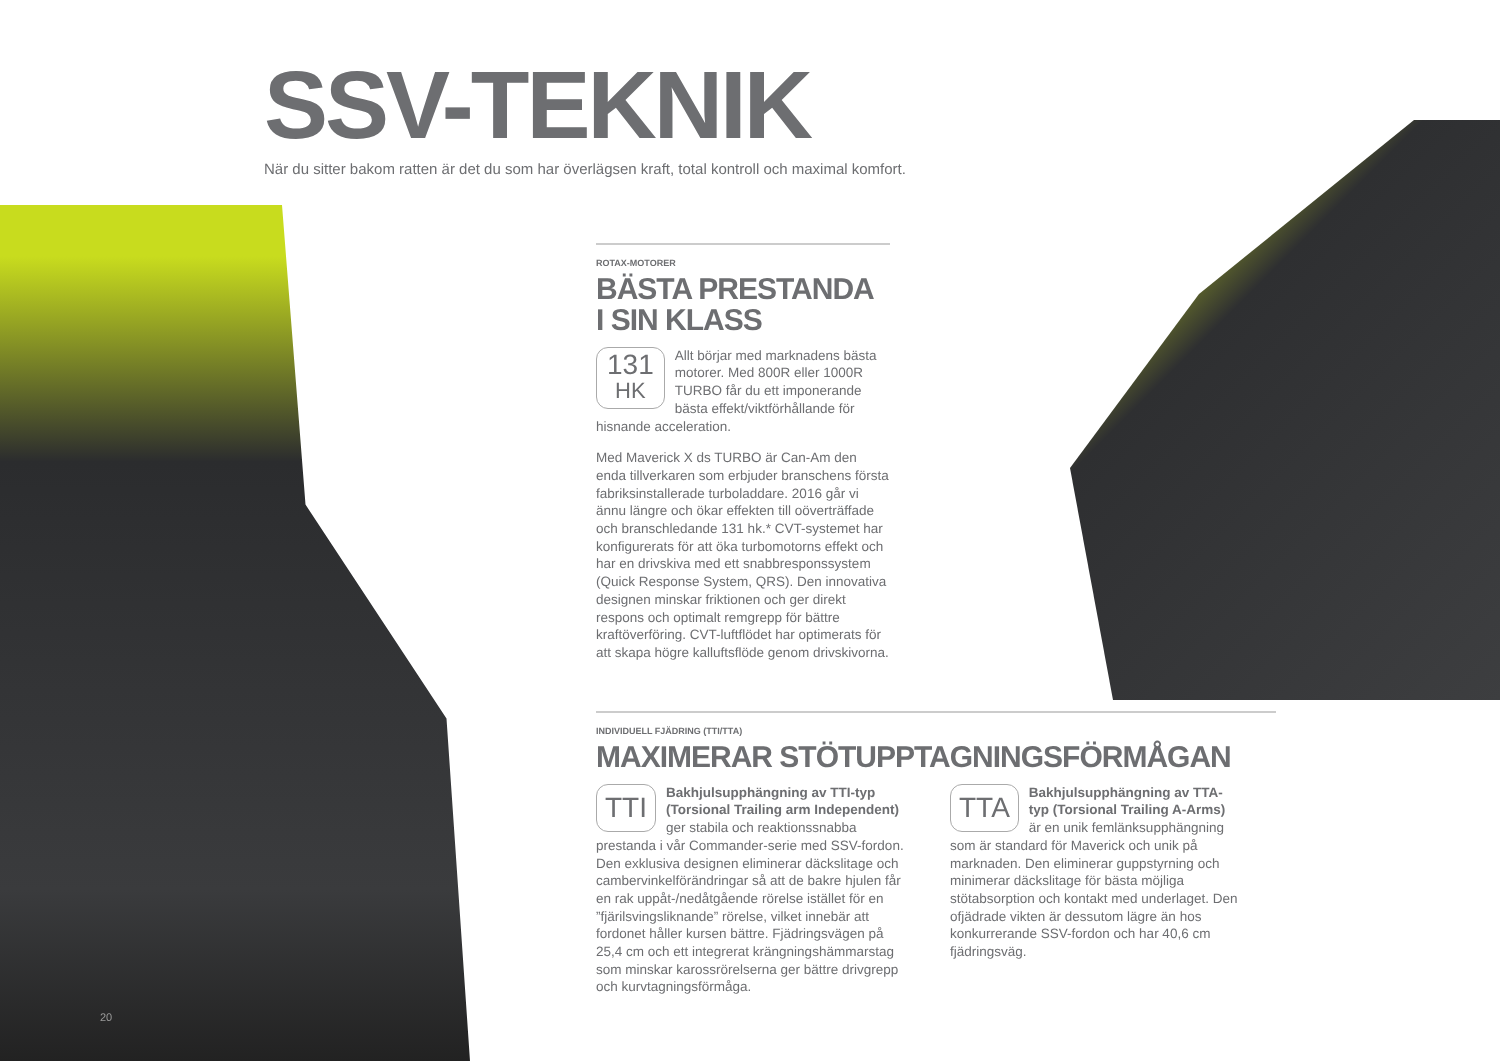SSV-TEKNIK
När du sitter bakom ratten är det du som har överlägsen kraft, total kontroll och maximal komfort.
ROTAX-MOTORER
BÄSTA PRESTANDA
I SIN KLASS
131
HK Allt börjar med marknadens bästa motorer. Med 800R eller 1000R TURBO får du ett imponerande bästa effekt/viktförhållande för hisnande acceleration.
Med Maverick X ds TURBO är Can-Am den enda tillverkaren som erbjuder branschens första fabriksinstallerade turboladdare. 2016 går vi ännu längre och ökar effekten till oöverträffade och branschledande 131 hk.* CVT-systemet har konfigurerats för att öka turbomotorns effekt och har en drivskiva med ett snabbresponssystem (Quick Response System, QRS). Den innovativa designen minskar friktionen och ger direkt respons och optimalt remgrepp för bättre kraftöverföring. CVT-luftflödet har optimerats för att skapa högre kalluftsflöde genom drivskivorna.
INDIVIDUELL FJÄDRING (TTI/TTA)
MAXIMERAR STÖTUPPTAGNINGSFÖRMÅGAN
TTI Bakhjulsupphängning av TTI-typ (Torsional Trailing arm Independent) ger stabila och reaktionssnabba prestanda i vår Commander-serie med SSV-fordon. Den exklusiva designen eliminerar däckslitage och cambervinkelförändringar så att de bakre hjulen får en rak uppåt-/nedåtgående rörelse istället för en ”fjärilsvingsliknande” rörelse, vilket innebär att fordonet håller kursen bättre. Fjädringsvägen på 25,4 cm och ett integrerat krängningshämmarstag som minskar karossrörelserna ger bättre drivgrepp och kurvtagningsförmåga.
TTA Bakhjulsupphängning av TTA-typ (Torsional Trailing A-Arms) är en unik femlänksupphängning som är standard för Maverick och unik på marknaden. Den eliminerar guppstyrning och minimerar däckslitage för bästa möjliga stötabsorption och kontakt med underlaget. Den ofjädrade vikten är dessutom lägre än hos konkurrerande SSV-fordon och har 40,6 cm fjädringsväg.
20